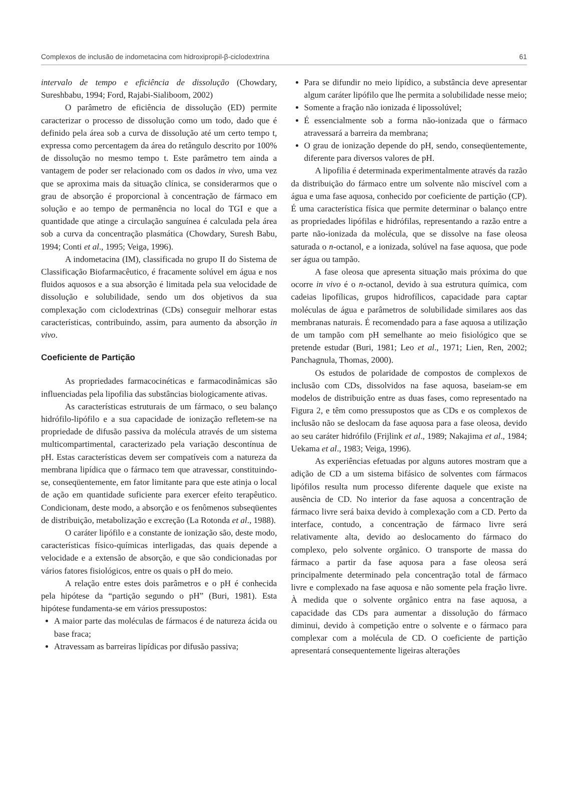Complexos de inclusão de indometacina com hidroxipropil-β-ciclodextrina 61
intervalo de tempo e eficiência de dissolução (Chowdary, Sureshbabu, 1994; Ford, Rajabi-Sialiboom, 2002)
O parâmetro de eficiência de dissolução (ED) permite caracterizar o processo de dissolução como um todo, dado que é definido pela área sob a curva de dissolução até um certo tempo t, expressa como percentagem da área do retângulo descrito por 100% de dissolução no mesmo tempo t. Este parâmetro tem ainda a vantagem de poder ser relacionado com os dados in vivo, uma vez que se aproxima mais da situação clínica, se considerarmos que o grau de absorção é proporcional à concentração de fármaco em solução e ao tempo de permanência no local do TGI e que a quantidade que atinge a circulação sanguínea é calculada pela área sob a curva da concentração plasmática (Chowdary, Suresh Babu, 1994; Conti et al., 1995; Veiga, 1996).
A indometacina (IM), classificada no grupo II do Sistema de Classificação Biofarmacêutico, é fracamente solúvel em água e nos fluidos aquosos e a sua absorção é limitada pela sua velocidade de dissolução e solubilidade, sendo um dos objetivos da sua complexação com ciclodextrinas (CDs) conseguir melhorar estas características, contribuindo, assim, para aumento da absorção in vivo.
Coeficiente de Partição
As propriedades farmacocinéticas e farmacodinâmicas são influenciadas pela lipofilia das substâncias biologicamente ativas.
As características estruturais de um fármaco, o seu balanço hidrófilo-lipófilo e a sua capacidade de ionização refletem-se na propriedade de difusão passiva da molécula através de um sistema multicompartimental, caracterizado pela variação descontínua de pH. Estas características devem ser compatíveis com a natureza da membrana lipídica que o fármaco tem que atravessar, constituindo-se, conseqüentemente, em fator limitante para que este atinja o local de ação em quantidade suficiente para exercer efeito terapêutico. Condicionam, deste modo, a absorção e os fenômenos subseqüentes de distribuição, metabolização e excreção (La Rotonda et al., 1988).
O caráter lipófilo e a constante de ionização são, deste modo, características físico-químicas interligadas, das quais depende a velocidade e a extensão de absorção, e que são condicionadas por vários fatores fisiológicos, entre os quais o pH do meio.
A relação entre estes dois parâmetros e o pH é conhecida pela hipótese da “partição segundo o pH” (Buri, 1981). Esta hipótese fundamenta-se em vários pressupostos:
A maior parte das moléculas de fármacos é de natureza ácida ou base fraca;
Atravessam as barreiras lipídicas por difusão passiva;
Para se difundir no meio lipídico, a substância deve apresentar algum caráter lipófilo que lhe permita a solubilidade nesse meio;
Somente a fração não ionizada é lipossolúvel;
É essencialmente sob a forma não-ionizada que o fármaco atravessará a barreira da membrana;
O grau de ionização depende do pH, sendo, conseqüentemente, diferente para diversos valores de pH.
A lipofilia é determinada experimentalmente através da razão da distribuição do fármaco entre um solvente não miscível com a água e uma fase aquosa, conhecido por coeficiente de partição (CP). É uma característica física que permite determinar o balanço entre as propriedades lipófilas e hidrófilas, representando a razão entre a parte não-ionizada da molécula, que se dissolve na fase oleosa saturada o n-octanol, e a ionizada, solúvel na fase aquosa, que pode ser água ou tampão.
A fase oleosa que apresenta situação mais próxima do que ocorre in vivo é o n-octanol, devido à sua estrutura química, com cadeias lipofílicas, grupos hidrofílicos, capacidade para captar moléculas de água e parâmetros de solubilidade similares aos das membranas naturais. É recomendado para a fase aquosa a utilização de um tampão com pH semelhante ao meio fisiológico que se pretende estudar (Buri, 1981; Leo et al., 1971; Lien, Ren, 2002; Panchagnula, Thomas, 2000).
Os estudos de polaridade de compostos de complexos de inclusão com CDs, dissolvidos na fase aquosa, baseiam-se em modelos de distribuição entre as duas fases, como representado na Figura 2, e têm como pressupostos que as CDs e os complexos de inclusão não se deslocam da fase aquosa para a fase oleosa, devido ao seu caráter hidrófilo (Frijlink et al., 1989; Nakajima et al., 1984; Uekama et al., 1983; Veiga, 1996).
As experiências efetuadas por alguns autores mostram que a adição de CD a um sistema bifásico de solventes com fármacos lipófilos resulta num processo diferente daquele que existe na ausência de CD. No interior da fase aquosa a concentração de fármaco livre será baixa devido à complexação com a CD. Perto da interface, contudo, a concentração de fármaco livre será relativamente alta, devido ao deslocamento do fármaco do complexo, pelo solvente orgânico. O transporte de massa do fármaco a partir da fase aquosa para a fase oleosa será principalmente determinado pela concentração total de fármaco livre e complexado na fase aquosa e não somente pela fração livre. À medida que o solvente orgânico entra na fase aquosa, a capacidade das CDs para aumentar a dissolução do fármaco diminui, devido à competição entre o solvente e o fármaco para complexar com a molécula de CD. O coeficiente de partição apresentará consequentemente ligeiras alterações